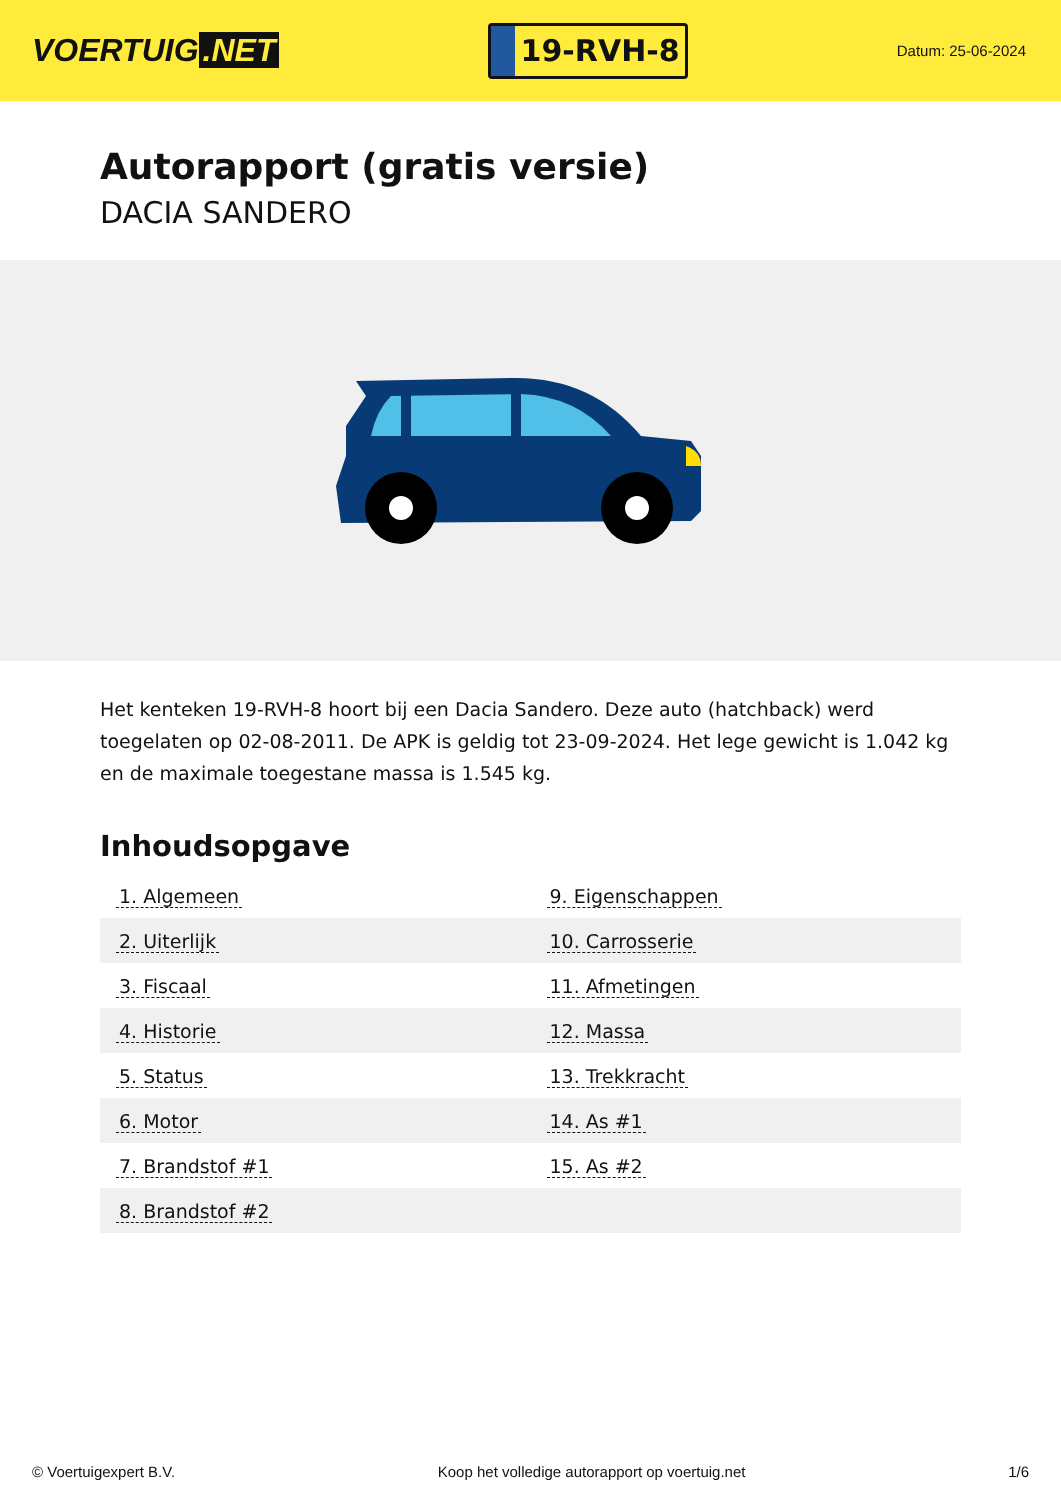VOERTUIG.NET
19-RVH-8
Datum: 25-06-2024
Autorapport (gratis versie)
DACIA SANDERO
Het kenteken 19-RVH-8 hoort bij een Dacia Sandero. Deze auto (hatchback) werd toegelaten op 02-08-2011. De APK is geldig tot 23-09-2024. Het lege gewicht is 1.042 kg en de maximale toegestane massa is 1.545 kg.
Inhoudsopgave
| 1. Algemeen | 9. Eigenschappen |
| 2. Uiterlijk | 10. Carrosserie |
| 3. Fiscaal | 11. Afmetingen |
| 4. Historie | 12. Massa |
| 5. Status | 13. Trekkracht |
| 6. Motor | 14. As #1 |
| 7. Brandstof #1 | 15. As #2 |
| 8. Brandstof #2 | |
© Voertuigexpert B.V. Koop het volledige autorapport op voertuig.net 1/6